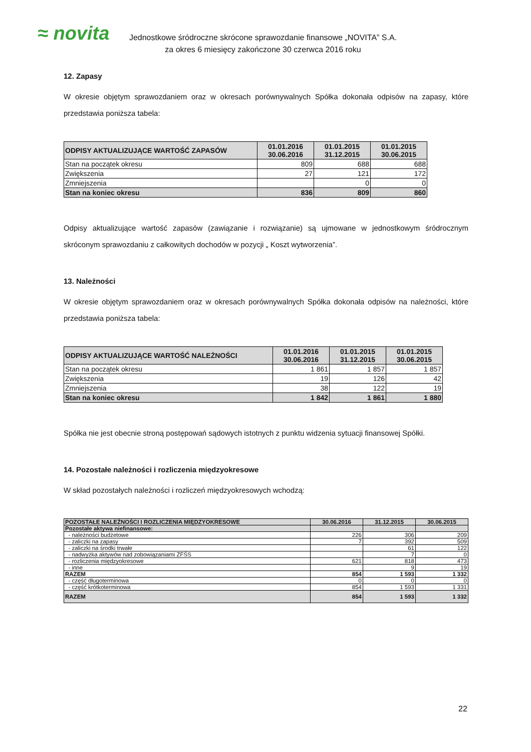≈ novita
Jednostkowe śródroczne skrócone sprawozdanie finansowe „NOVITA” S.A.
za okres 6 miesięcy zakończone 30 czerwca 2016 roku
12. Zapasy
W okresie objętym sprawozdaniem oraz w okresach porównywalnych Spółka dokonała odpisów na zapasy, które przedstawia poniższa tabela:
| ODPISY AKTUALIZUJĄCE WARTOŚĆ ZAPASÓW | 01.01.2016 30.06.2016 | 01.01.2015 31.12.2015 | 01.01.2015 30.06.2015 |
| --- | --- | --- | --- |
| Stan na początek okresu | 809 | 688 | 688 |
| Zwiększenia | 27 | 121 | 172 |
| Zmniejszenia | | 0 | 0 |
| Stan na koniec okresu | 836 | 809 | 860 |
Odpisy aktualizujące wartość zapasów (zawiązanie i rozwiązanie) są ujmowane w jednostkowym śródrocznym skróconym sprawozdaniu z całkowitych dochodów w pozycji „ Koszt wytworzenia”.
13. Należności
W okresie objętym sprawozdaniem oraz w okresach porównywalnych Spółka dokonała odpisów na należności, które przedstawia poniższa tabela:
| ODPISY AKTUALIZUJĄCE WARTOŚĆ NALEŻNOŚCI | 01.01.2016 30.06.2016 | 01.01.2015 31.12.2015 | 01.01.2015 30.06.2015 |
| --- | --- | --- | --- |
| Stan na początek okresu | 1 861 | 1 857 | 1 857 |
| Zwiększenia | 19 | 126 | 42 |
| Zmniejszenia | 38 | 122 | 19 |
| Stan na koniec okresu | 1 842 | 1 861 | 1 880 |
Spółka nie jest obecnie stroną postępowań sądowych istotnych z punktu widzenia sytuacji finansowej Spółki.
14. Pozostałe należności i rozliczenia międzyokresowe
W skład pozostałych należności i rozliczeń międzyokresowych wchodzą:
| POZOSTAŁE NALEŻNOŚCI I ROZLICZENIA MIĘDZYOKRESOWE | 30.06.2016 | 31.12.2015 | 30.06.2015 |
| --- | --- | --- | --- |
| Pozostałe aktywa niefinansowe: | | | |
| - należności budżetowe | 226 | 306 | 209 |
| - zaliczki na zapasy | 7 | 392 | 509 |
| - zaliczki na środki trwałe | | 61 | 122 |
| - nadwyżka aktywów nad zobowiązaniami ZFŚS | | 7 | 0 |
| - rozliczenia międzyokresowe | 621 | 818 | 473 |
| - inne | | 9 | 19 |
| RAZEM | 854 | 1 593 | 1 332 |
| - część długoterminowa | 0 | 0 | 0 |
| - część krótkoterminowa | 854 | 1 593 | 1 331 |
| RAZEM | 854 | 1 593 | 1 332 |
22